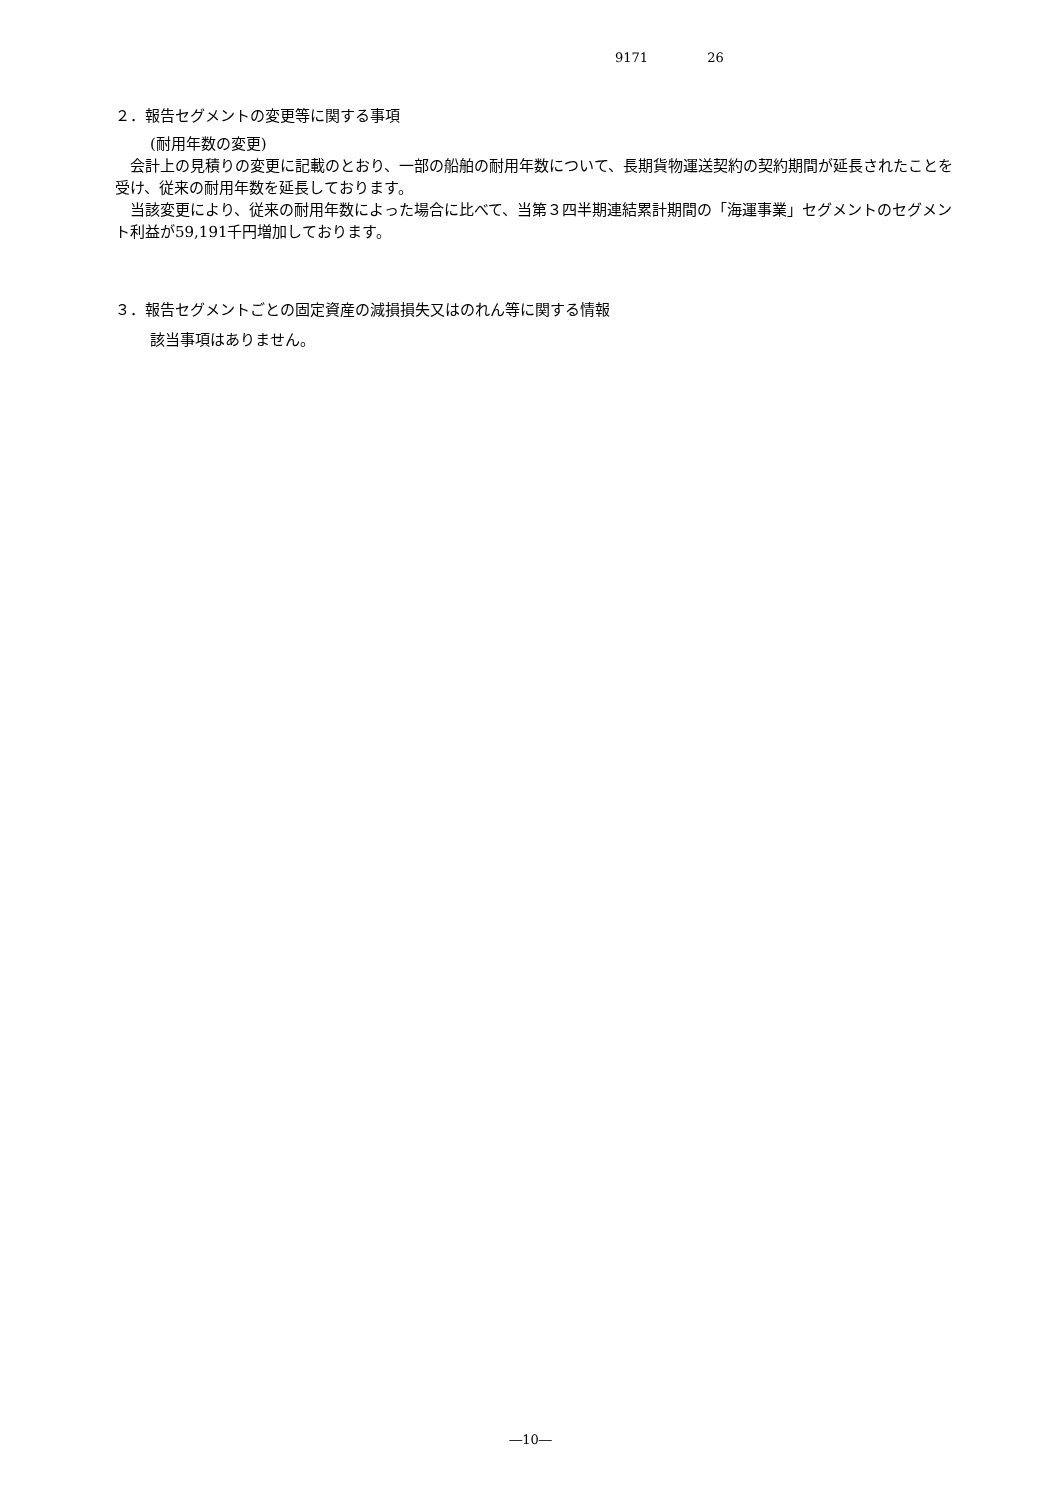9171 26
２．報告セグメントの変更等に関する事項
(耐用年数の変更)
　会計上の見積りの変更に記載のとおり、一部の船舶の耐用年数について、長期貨物運送契約の契約期間が延長されたことを受け、従来の耐用年数を延長しております。
　当該変更により、従来の耐用年数によった場合に比べて、当第３四半期連結累計期間の「海運事業」セグメントのセグメント利益が59,191千円増加しております。
３．報告セグメントごとの固定資産の減損損失又はのれん等に関する情報
該当事項はありません。
―10―